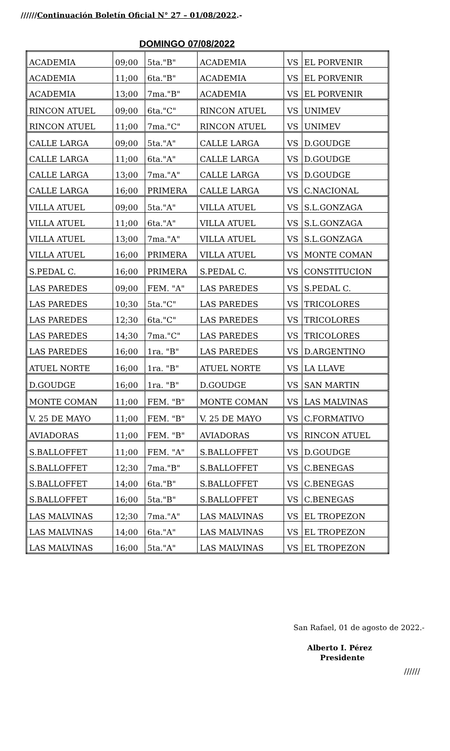//////Continuación Boletín Oficial N° 27 – 01/08/2022.-
DOMINGO 07/08/2022
| ACADEMIA | 09;00 | 5ta."B" | ACADEMIA | VS | EL PORVENIR |
| ACADEMIA | 11;00 | 6ta."B" | ACADEMIA | VS | EL PORVENIR |
| ACADEMIA | 13;00 | 7ma."B" | ACADEMIA | VS | EL PORVENIR |
| RINCON ATUEL | 09;00 | 6ta."C" | RINCON ATUEL | VS | UNIMEV |
| RINCON ATUEL | 11;00 | 7ma."C" | RINCON ATUEL | VS | UNIMEV |
| CALLE LARGA | 09;00 | 5ta."A" | CALLE LARGA | VS | D.GOUDGE |
| CALLE LARGA | 11;00 | 6ta."A" | CALLE LARGA | VS | D.GOUDGE |
| CALLE LARGA | 13;00 | 7ma."A" | CALLE LARGA | VS | D.GOUDGE |
| CALLE LARGA | 16;00 | PRIMERA | CALLE LARGA | VS | C.NACIONAL |
| VILLA ATUEL | 09;00 | 5ta."A" | VILLA ATUEL | VS | S.L.GONZAGA |
| VILLA ATUEL | 11;00 | 6ta."A" | VILLA ATUEL | VS | S.L.GONZAGA |
| VILLA ATUEL | 13;00 | 7ma."A" | VILLA ATUEL | VS | S.L.GONZAGA |
| VILLA ATUEL | 16;00 | PRIMERA | VILLA ATUEL | VS | MONTE COMAN |
| S.PEDAL C. | 16;00 | PRIMERA | S.PEDAL C. | VS | CONSTITUCION |
| LAS PAREDES | 09;00 | FEM. "A" | LAS PAREDES | VS | S.PEDAL C. |
| LAS PAREDES | 10;30 | 5ta."C" | LAS PAREDES | VS | TRICOLORES |
| LAS PAREDES | 12;30 | 6ta."C" | LAS PAREDES | VS | TRICOLORES |
| LAS PAREDES | 14;30 | 7ma."C" | LAS PAREDES | VS | TRICOLORES |
| LAS PAREDES | 16;00 | 1ra. "B" | LAS PAREDES | VS | D.ARGENTINO |
| ATUEL NORTE | 16;00 | 1ra. "B" | ATUEL NORTE | VS | LA LLAVE |
| D.GOUDGE | 16;00 | 1ra. "B" | D.GOUDGE | VS | SAN MARTIN |
| MONTE COMAN | 11;00 | FEM. "B" | MONTE COMAN | VS | LAS MALVINAS |
| V. 25 DE MAYO | 11;00 | FEM. "B" | V. 25 DE MAYO | VS | C.FORMATIVO |
| AVIADORAS | 11;00 | FEM. "B" | AVIADORAS | VS | RINCON ATUEL |
| S.BALLOFFET | 11;00 | FEM. "A" | S.BALLOFFET | VS | D.GOUDGE |
| S.BALLOFFET | 12;30 | 7ma."B" | S.BALLOFFET | VS | C.BENEGAS |
| S.BALLOFFET | 14;00 | 6ta."B" | S.BALLOFFET | VS | C.BENEGAS |
| S.BALLOFFET | 16;00 | 5ta."B" | S.BALLOFFET | VS | C.BENEGAS |
| LAS MALVINAS | 12;30 | 7ma."A" | LAS MALVINAS | VS | EL TROPEZON |
| LAS MALVINAS | 14;00 | 6ta."A" | LAS MALVINAS | VS | EL TROPEZON |
| LAS MALVINAS | 16;00 | 5ta."A" | LAS MALVINAS | VS | EL TROPEZON |
San Rafael, 01 de agosto de 2022.-
Alberto I. Pérez
Presidente
//////